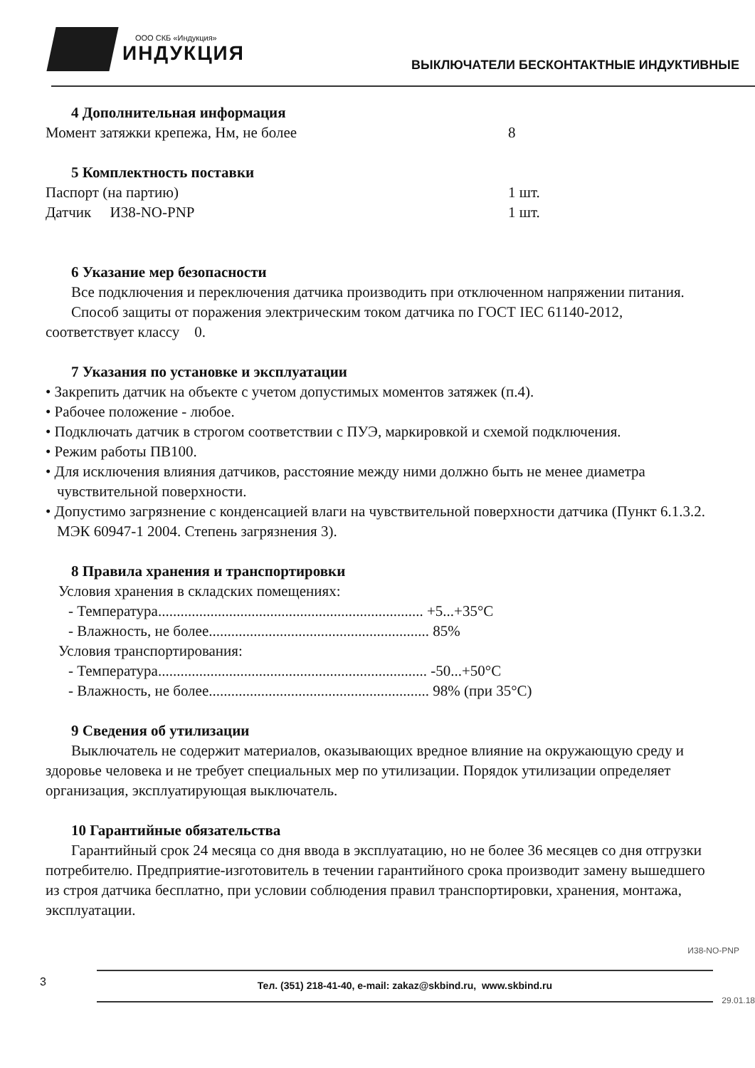ООО СКБ «Индукция»
ИНДУКЦИЯ
ВЫКЛЮЧАТЕЛИ БЕСКОНТАКТНЫЕ ИНДУКТИВНЫЕ
4 Дополнительная информация
Момент затяжки крепежа, Нм, не более 8
5 Комплектность поставки
Паспорт (на партию) 1 шт.
Датчик И38-NO-PNP 1 шт.
6 Указание мер безопасности
Все подключения и переключения датчика производить при отключенном напряжении питания.
Способ защиты от поражения электрическим током датчика по ГОСТ IEC 61140-2012, соответствует классу 0.
7 Указания по установке и эксплуатации
• Закрепить датчик на объекте с учетом допустимых моментов затяжек (п.4).
• Рабочее положение - любое.
• Подключать датчик в строгом соответствии с ПУЭ, маркировкой и схемой подключения.
• Режим работы ПВ100.
• Для исключения влияния датчиков, расстояние между ними должно быть не менее диаметра чувствительной поверхности.
• Допустимо загрязнение с конденсацией влаги на чувствительной поверхности датчика (Пункт 6.1.3.2. МЭК 60947-1 2004. Степень загрязнения 3).
8 Правила хранения и транспортировки
Условия хранения в складских помещениях:
- Температура....................................................................... +5...+35°C
- Влажность, не более........................................................... 85%
Условия транспортирования:
- Температура........................................................................ -50...+50°C
- Влажность, не более........................................................... 98% (при 35°C)
9 Сведения об утилизации
Выключатель не содержит материалов, оказывающих вредное влияние на окружающую среду и здоровье человека и не требует специальных мер по утилизации. Порядок утилизации определяет организация, эксплуатирующая выключатель.
10 Гарантийные обязательства
Гарантийный срок 24 месяца со дня ввода в эксплуатацию, но не более 36 месяцев со дня отгрузки потребителю. Предприятие-изготовитель в течении гарантийного срока производит замену вышедшего из строя датчика бесплатно, при условии соблюдения правил транспортировки, хранения, монтажа, эксплуатации.
И38-NO-PNP
3
Тел. (351) 218-41-40, e-mail: zakaz@skbind.ru, www.skbind.ru
29.01.18